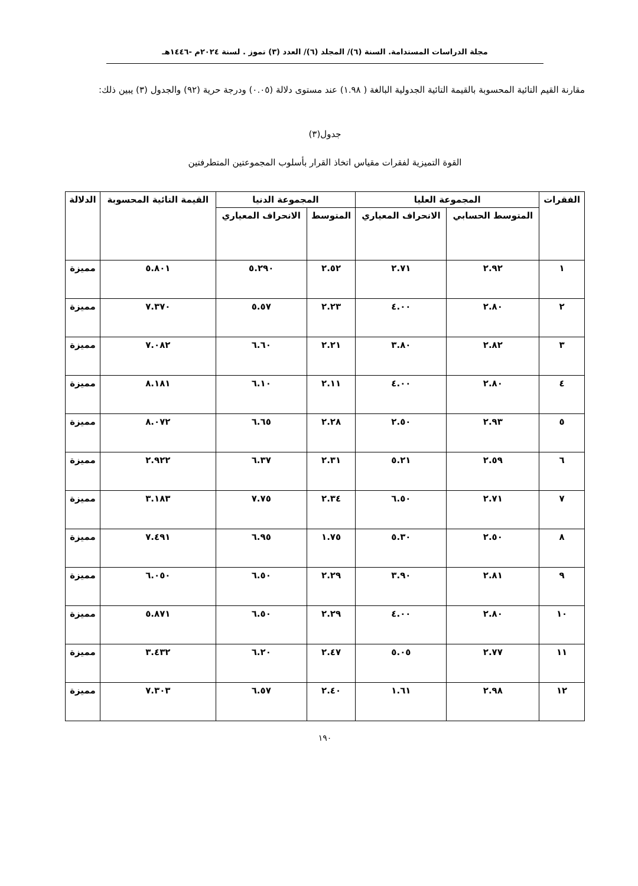مجلة الدراسات المستدامة. السنة (٦)/ المجلد (٦)/ العدد (٣) تموز . لسنة ٢٠٢٤م -١٤٤٦هـ
مقارنة القيم التائية المحسوبة بالقيمة التائية الجدولية البالغة ( ١.٩٨) عند مستوى دلالة (٠.٠٥) ودرجة حرية (٩٢) والجدول (٣) يبين ذلك:
جدول(٣)
القوة التميزية لفقرات مقياس اتخاذ القرار بأسلوب المجموعتين المتطرفتين
| الفقرات | المجموعة العليا | | المجموعة الدنيا | | القيمة التائية المحسوبة | الدلالة |
| --- | --- | --- | --- | --- | --- | --- |
| | المتوسط الحسابي | الانحراف المعياري | المتوسط | الانحراف المعياري | | |
| ١ | ٢.٩٢ | ٢.٧١ | ٢.٥٢ | ٥.٢٩٠ | ٥.٨٠١ | مميزة |
| ٢ | ٢.٨٠ | ٤.٠٠ | ٢.٢٣ | ٥.٥٧ | ٧.٣٧٠ | مميزة |
| ٣ | ٢.٨٢ | ٣.٨٠ | ٢.٢١ | ٦.٦٠ | ٧.٠٨٢ | مميزة |
| ٤ | ٢.٨٠ | ٤.٠٠ | ٢.١١ | ٦.١٠ | ٨.١٨١ | مميزة |
| ٥ | ٢.٩٣ | ٢.٥٠ | ٢.٢٨ | ٦.٦٥ | ٨.٠٧٢ | مميزة |
| ٦ | ٢.٥٩ | ٥.٢١ | ٢.٣١ | ٦.٣٧ | ٢.٩٢٢ | مميزة |
| ٧ | ٢.٧١ | ٦.٥٠ | ٢.٣٤ | ٧.٧٥ | ٣.١٨٣ | مميزة |
| ٨ | ٢.٥٠ | ٥.٣٠ | ١.٧٥ | ٦.٩٥ | ٧.٤٩١ | مميزة |
| ٩ | ٢.٨١ | ٣.٩٠ | ٢.٢٩ | ٦.٥٠ | ٦.٠٥٠ | مميزة |
| ١٠ | ٢.٨٠ | ٤.٠٠ | ٢.٢٩ | ٦.٥٠ | ٥.٨٧١ | مميزة |
| ١١ | ٢.٧٧ | ٥.٠٥ | ٢.٤٧ | ٦.٢٠ | ٣.٤٣٢ | مميزة |
| ١٢ | ٢.٩٨ | ١.٦١ | ٢.٤٠ | ٦.٥٧ | ٧.٣٠٣ | مميزة |
١٩٠